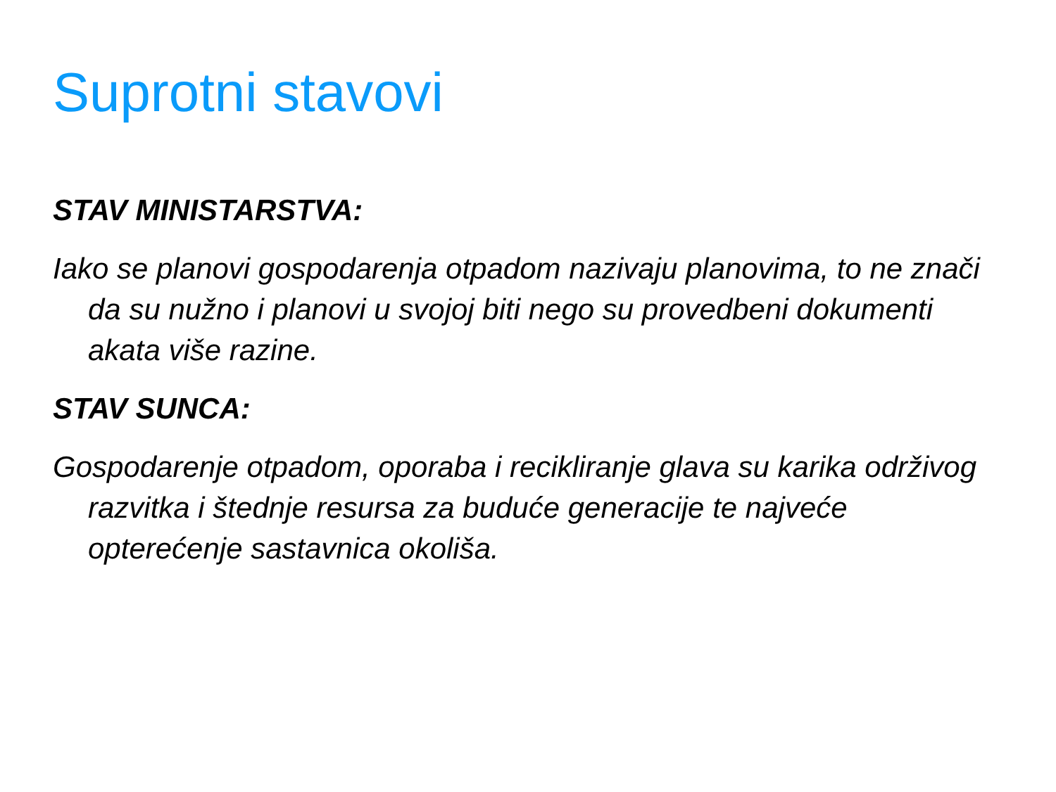Suprotni stavovi
STAV MINISTARSTVA:
Iako se planovi gospodarenja otpadom nazivaju planovima, to ne znači da su nužno i planovi u svojoj biti nego su provedbeni dokumenti akata više razine.
STAV SUNCA:
Gospodarenje otpadom, oporaba i recikliranje glava su karika održivog razvitka i štednje resursa za buduće generacije te najveće opterećenje sastavnica okoliša.